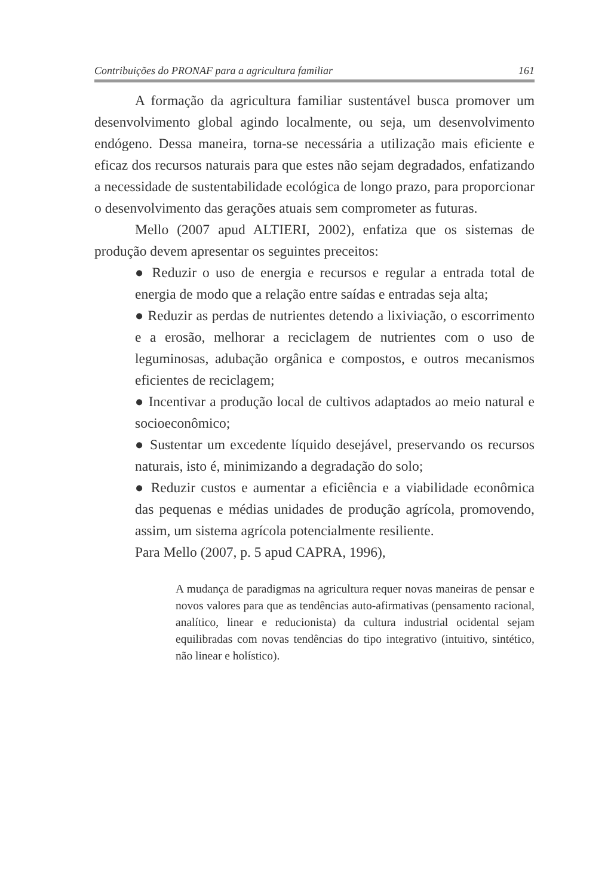Contribuições do PRONAF para a agricultura familiar 161
A formação da agricultura familiar sustentável busca promover um desenvolvimento global agindo localmente, ou seja, um desenvolvimento endógeno. Dessa maneira, torna-se necessária a utilização mais eficiente e eficaz dos recursos naturais para que estes não sejam degradados, enfatizando a necessidade de sustentabilidade ecológica de longo prazo, para proporcionar o desenvolvimento das gerações atuais sem comprometer as futuras.
Mello (2007 apud ALTIERI, 2002), enfatiza que os sistemas de produção devem apresentar os seguintes preceitos:
● Reduzir o uso de energia e recursos e regular a entrada total de energia de modo que a relação entre saídas e entradas seja alta;
● Reduzir as perdas de nutrientes detendo a lixiviação, o escorrimento e a erosão, melhorar a reciclagem de nutrientes com o uso de leguminosas, adubação orgânica e compostos, e outros mecanismos eficientes de reciclagem;
● Incentivar a produção local de cultivos adaptados ao meio natural e socioeconômico;
● Sustentar um excedente líquido desejável, preservando os recursos naturais, isto é, minimizando a degradação do solo;
● Reduzir custos e aumentar a eficiência e a viabilidade econômica das pequenas e médias unidades de produção agrícola, promovendo, assim, um sistema agrícola potencialmente resiliente.
Para Mello (2007, p. 5 apud CAPRA, 1996),
A mudança de paradigmas na agricultura requer novas maneiras de pensar e novos valores para que as tendências auto-afirmativas (pensamento racional, analítico, linear e reducionista) da cultura industrial ocidental sejam equilibradas com novas tendências do tipo integrativo (intuitivo, sintético, não linear e holístico).